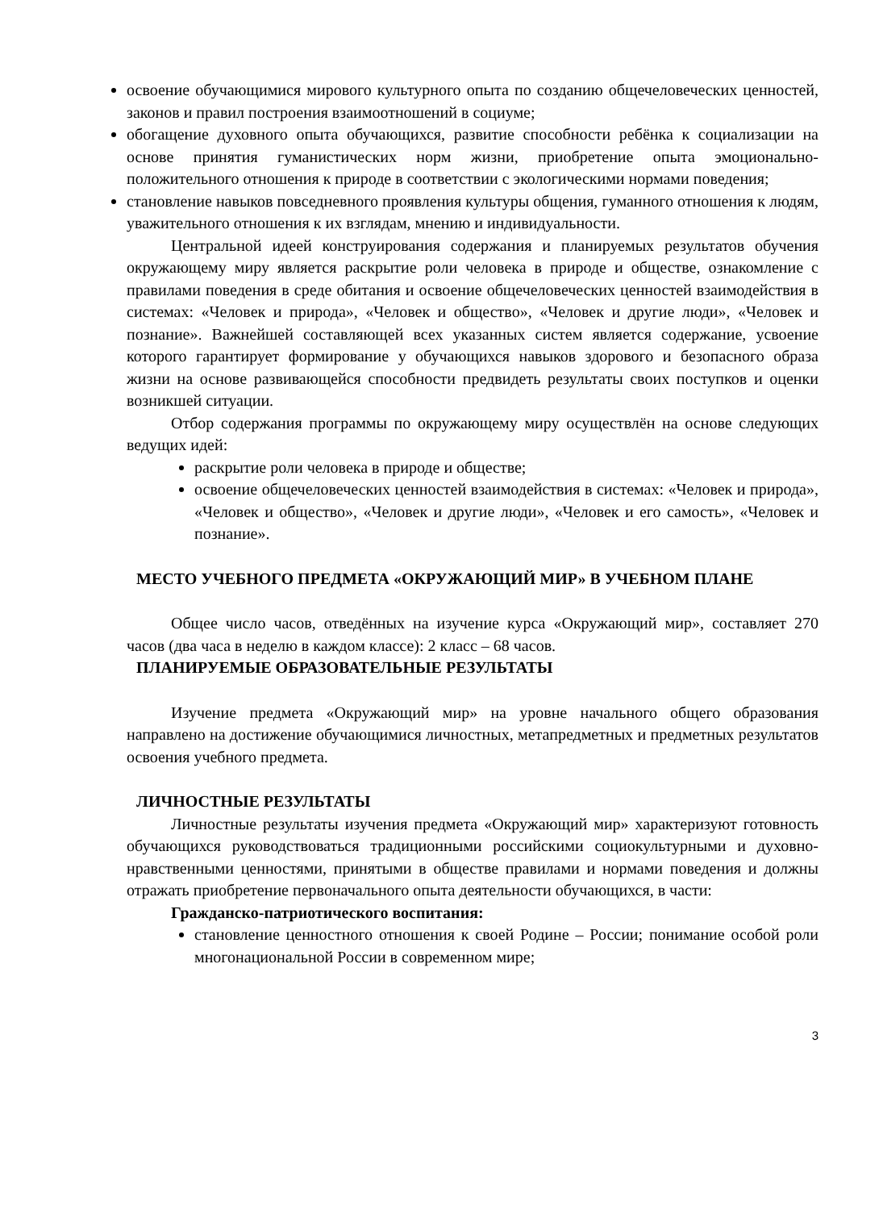освоение обучающимися мирового культурного опыта по созданию общечеловеческих ценностей, законов и правил построения взаимоотношений в социуме;
обогащение духовного опыта обучающихся, развитие способности ребёнка к социализации на основе принятия гуманистических норм жизни, приобретение опыта эмоционально-положительного отношения к природе в соответствии с экологическими нормами поведения;
становление навыков повседневного проявления культуры общения, гуманного отношения к людям, уважительного отношения к их взглядам, мнению и индивидуальности.
Центральной идеей конструирования содержания и планируемых результатов обучения окружающему миру является раскрытие роли человека в природе и обществе, ознакомление с правилами поведения в среде обитания и освоение общечеловеческих ценностей взаимодействия в системах: «Человек и природа», «Человек и общество», «Человек и другие люди», «Человек и познание». Важнейшей составляющей всех указанных систем является содержание, усвоение которого гарантирует формирование у обучающихся навыков здорового и безопасного образа жизни на основе развивающейся способности предвидеть результаты своих поступков и оценки возникшей ситуации.
Отбор содержания программы по окружающему миру осуществлён на основе следующих ведущих идей:
раскрытие роли человека в природе и обществе;
освоение общечеловеческих ценностей взаимодействия в системах: «Человек и природа», «Человек и общество», «Человек и другие люди», «Человек и его самость», «Человек и познание».
МЕСТО УЧЕБНОГО ПРЕДМЕТА «ОКРУЖАЮЩИЙ МИР» В УЧЕБНОМ ПЛАНЕ
Общее число часов, отведённых на изучение курса «Окружающий мир», составляет 270 часов (два часа в неделю в каждом классе): 2 класс – 68 часов.
ПЛАНИРУЕМЫЕ ОБРАЗОВАТЕЛЬНЫЕ РЕЗУЛЬТАТЫ
Изучение предмета «Окружающий мир» на уровне начального общего образования направлено на достижение обучающимися личностных, метапредметных и предметных результатов освоения учебного предмета.
ЛИЧНОСТНЫЕ РЕЗУЛЬТАТЫ
Личностные результаты изучения предмета «Окружающий мир» характеризуют готовность обучающихся руководствоваться традиционными российскими социокультурными и духовно-нравственными ценностями, принятыми в обществе правилами и нормами поведения и должны отражать приобретение первоначального опыта деятельности обучающихся, в части:
Гражданско-патриотического воспитания:
становление ценностного отношения к своей Родине – России; понимание особой роли многонациональной России в современном мире;
3